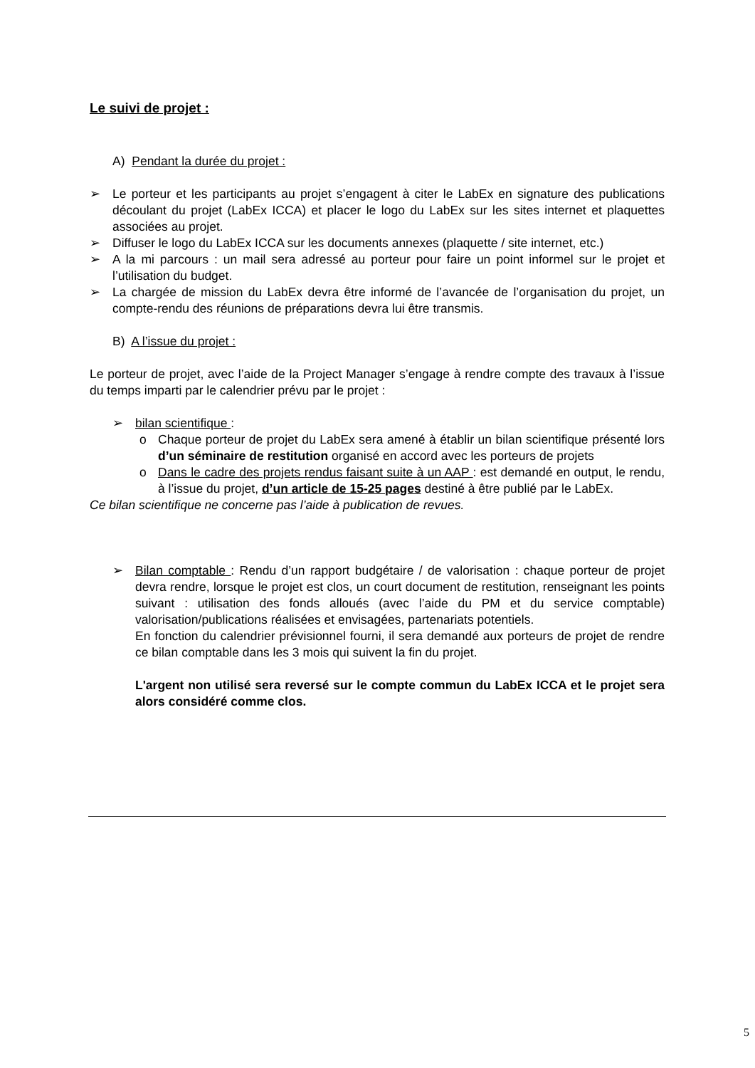Le suivi de projet :
A) Pendant la durée du projet :
➢ Le porteur et les participants au projet s’engagent à citer le LabEx en signature des publications découlant du projet (LabEx ICCA) et placer le logo du LabEx sur les sites internet et plaquettes associées au projet.
➢ Diffuser le logo du LabEx ICCA sur les documents annexes (plaquette / site internet, etc.)
➢ A la mi parcours : un mail sera adressé au porteur pour faire un point informel sur le projet et l’utilisation du budget.
➢ La chargée de mission du LabEx devra être informé de l’avancée de l’organisation du projet, un compte-rendu des réunions de préparations devra lui être transmis.
B) A l’issue du projet :
Le porteur de projet, avec l’aide de la Project Manager s’engage à rendre compte des travaux à l’issue du temps imparti par le calendrier prévu par le projet :
➢ bilan scientifique :
o Chaque porteur de projet du LabEx sera amené à établir un bilan scientifique présenté lors d’un séminaire de restitution organisé en accord avec les porteurs de projets
o Dans le cadre des projets rendus faisant suite à un AAP : est demandé en output, le rendu, à l’issue du projet, d’un article de 15-25 pages destiné à être publié par le LabEx.
Ce bilan scientifique ne concerne pas l’aide à publication de revues.
➢ Bilan comptable : Rendu d’un rapport budgétaire / de valorisation : chaque porteur de projet devra rendre, lorsque le projet est clos, un court document de restitution, renseignant les points suivant : utilisation des fonds alloués (avec l’aide du PM et du service comptable) valorisation/publications réalisées et envisagées, partenariats potentiels.
En fonction du calendrier prévisionnel fourni, il sera demandé aux porteurs de projet de rendre ce bilan comptable dans les 3 mois qui suivent la fin du projet.
L'argent non utilisé sera reversé sur le compte commun du LabEx ICCA et le projet sera alors considéré comme clos.
5